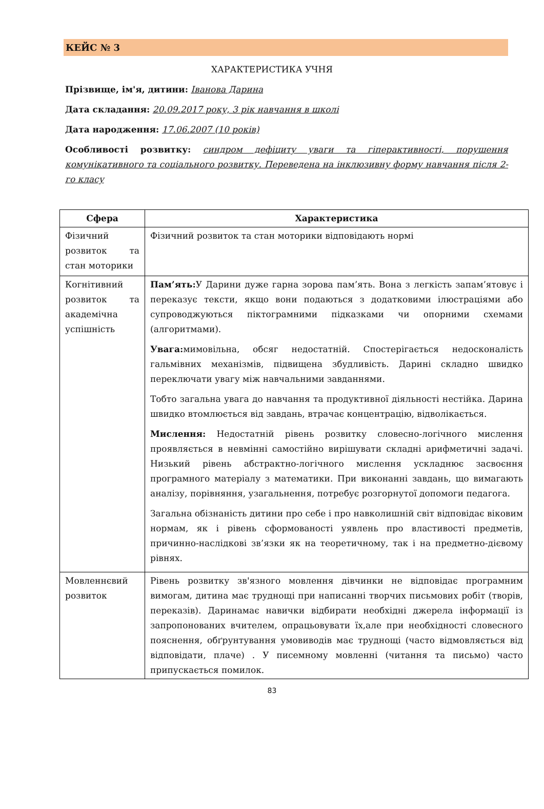КЕЙС № 3
ХАРАКТЕРИСТИКА УЧНЯ
Прізвище, ім'я, дитини: Іванова Дарина
Дата складання: 20.09.2017 року, 3 рік навчання в школі
Дата народження: 17.06.2007 (10 років)
Особливості розвитку: синдром дефіциту уваги та гіперактивності, порушення комунікативного та соціального розвитку. Переведена на інклюзивну форму навчання після 2-го класу
| Сфера | Характеристика |
| --- | --- |
| Фізичний розвиток та стан моторики | Фізичний розвиток та стан моторики відповідають нормі |
| Когнітивний розвиток та академічна успішність | Пам’ять: У Дарини дуже гарна зорова пам’ять. Вона з легкість запам’ятовує і переказує тексти, якщо вони подаються з додатковими ілюстраціями або супроводжуються піктограмними підказками чи опорними схемами (алгоритмами). Увага: мимовільна, обсяг недостатній. Спостерігається недосконалість гальмівних механізмів, підвищена збудливість. Дарині складно швидко переключати увагу між навчальними завданнями. Тобто загальна увага до навчання та продуктивної діяльності нестійка. Дарина швидко втомлюється від завдань, втрачає концентрацію, відволікається. Мислення: Недостатній рівень розвитку словесно-логічного мислення проявляється в невмінні самостійно вирішувати складні арифметичні задачі. Низький рівень абстрактно-логічного мислення ускладнює засвоєння програмного матеріалу з математики. При виконанні завдань, що вимагають аналізу, порівняння, узагальнення, потребує розгорнутої допомоги педагога. Загальна обізнаність дитини про себе і про навколишній світ відповідає віковим нормам, як і рівень сформованості уявлень про властивості предметів, причинно-наслідкові зв’язки як на теоретичному, так і на предметно-дієвому рівнях. |
| Мовленнєвий розвиток | Рівень розвитку зв'язного мовлення дівчинки не відповідає програмним вимогам, дитина має труднощі при написанні творчих письмових робіт (творів, переказів). Даринамає навички відбирати необхідні джерела інформації із запропонованих вчителем, опрацьовувати їх,але при необхідності словесного пояснення, обґрунтування умовиводів має труднощі (часто відмовляється від відповідати, плаче) . У писемному мовленні (читання та письмо) часто припускається помилок. |
83